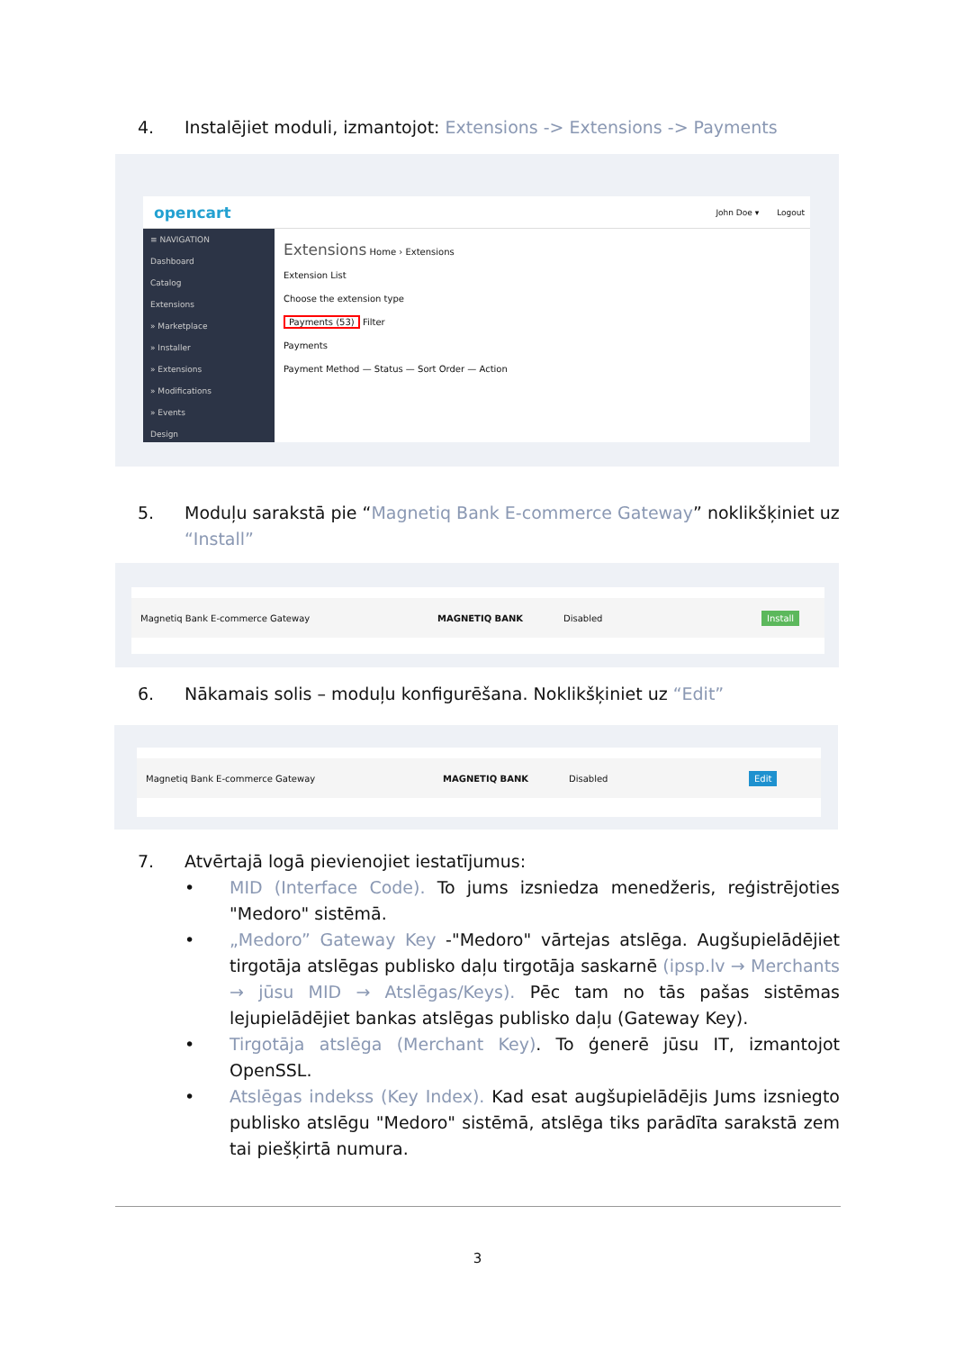4. Instalējiet moduli, izmantojot: Extensions -> Extensions -> Payments
opencart
John Doe ▾ Logout
≡ NAVIGATION
Dashboard
Catalog
Extensions
» Marketplace
» Installer
» Extensions
» Modifications
» Events
Design
Extensions Home › Extensions
Extension List
Choose the extension type
Payments (53) Filter
Payments
Payment Method — Status — Sort Order — Action
5. Moduļu sarakstā pie “Magnetiq Bank E-commerce Gateway” noklikšķiniet uz “Install”
Magnetiq Bank E-commerce Gateway MAGNETIQ BANK Disabled Install
6. Nākamais solis – moduļu konfigurēšana. Noklikšķiniet uz “Edit”
Magnetiq Bank E-commerce Gateway MAGNETIQ BANK Disabled Edit
7. Atvērtajā logā pievienojiet iestatījumus:
• MID (Interface Code). To jums izsniedza menedžeris, reģistrējoties "Medoro" sistēmā.
• „Medoro” Gateway Key -"Medoro" vārtejas atslēga. Augšupielādējiet tirgotāja atslēgas publisko daļu tirgotāja saskarnē (ipsp.lv → Merchants → jūsu MID → Atslēgas/Keys). Pēc tam no tās pašas sistēmas lejupielādējiet bankas atslēgas publisko daļu (Gateway Key).
• Tirgotāja atslēga (Merchant Key). To ģenerē jūsu IT, izmantojot OpenSSL.
• Atslēgas indekss (Key Index). Kad esat augšupielādējis Jums izsniegto publisko atslēgu "Medoro" sistēmā, atslēga tiks parādīta sarakstā zem tai piešķirtā numura.
3